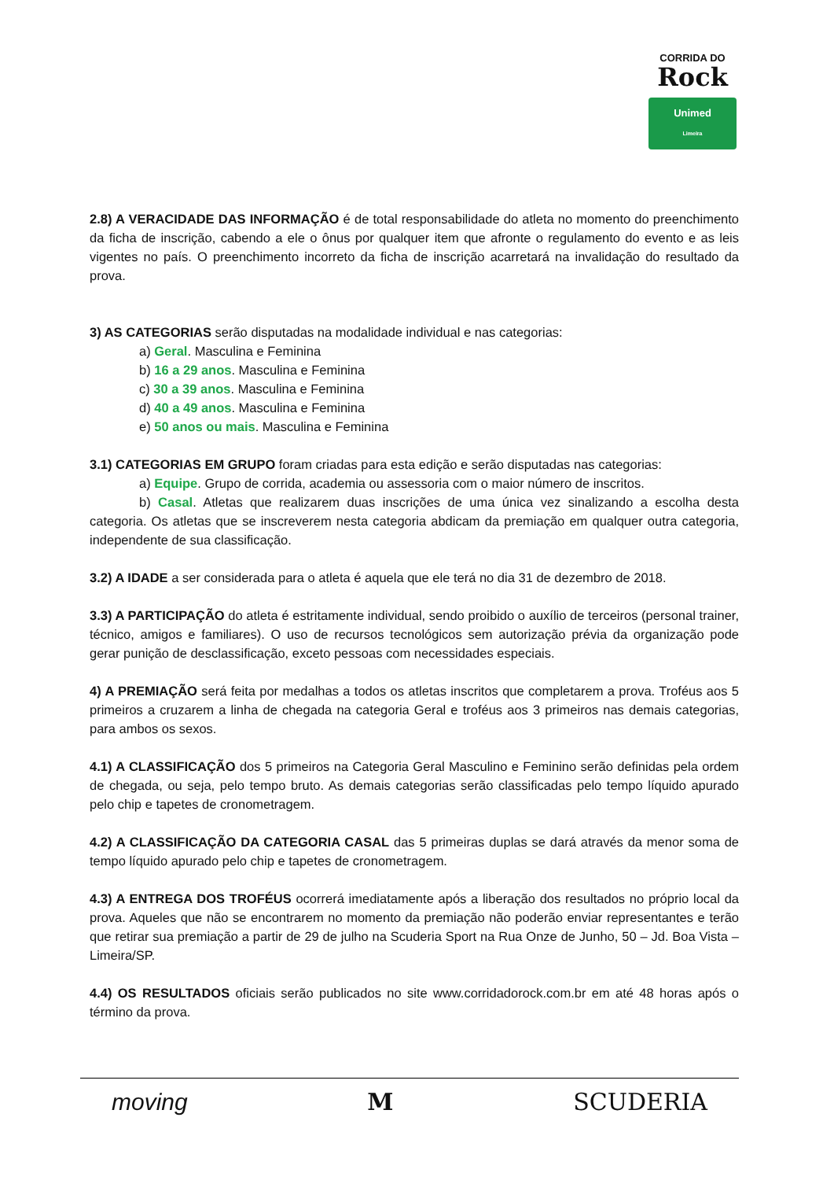CORRIDA DO
Rock
Unimed
Limeira
2.8) A VERACIDADE DAS INFORMAÇÃO é de total responsabilidade do atleta no momento do preenchimento da ficha de inscrição, cabendo a ele o ônus por qualquer item que afronte o regulamento do evento e as leis vigentes no país. O preenchimento incorreto da ficha de inscrição acarretará na invalidação do resultado da prova.
3) AS CATEGORIAS serão disputadas na modalidade individual e nas categorias:
a) Geral. Masculina e Feminina
b) 16 a 29 anos. Masculina e Feminina
c) 30 a 39 anos. Masculina e Feminina
d) 40 a 49 anos. Masculina e Feminina
e) 50 anos ou mais. Masculina e Feminina
3.1) CATEGORIAS EM GRUPO foram criadas para esta edição e serão disputadas nas categorias:
a) Equipe. Grupo de corrida, academia ou assessoria com o maior número de inscritos.
b) Casal. Atletas que realizarem duas inscrições de uma única vez sinalizando a escolha desta categoria. Os atletas que se inscreverem nesta categoria abdicam da premiação em qualquer outra categoria, independente de sua classificação.
3.2) A IDADE a ser considerada para o atleta é aquela que ele terá no dia 31 de dezembro de 2018.
3.3) A PARTICIPAÇÃO do atleta é estritamente individual, sendo proibido o auxílio de terceiros (personal trainer, técnico, amigos e familiares). O uso de recursos tecnológicos sem autorização prévia da organização pode gerar punição de desclassificação, exceto pessoas com necessidades especiais.
4) A PREMIAÇÃO será feita por medalhas a todos os atletas inscritos que completarem a prova. Troféus aos 5 primeiros a cruzarem a linha de chegada na categoria Geral e troféus aos 3 primeiros nas demais categorias, para ambos os sexos.
4.1) A CLASSIFICAÇÃO dos 5 primeiros na Categoria Geral Masculino e Feminino serão definidas pela ordem de chegada, ou seja, pelo tempo bruto. As demais categorias serão classificadas pelo tempo líquido apurado pelo chip e tapetes de cronometragem.
4.2) A CLASSIFICAÇÃO DA CATEGORIA CASAL das 5 primeiras duplas se dará através da menor soma de tempo líquido apurado pelo chip e tapetes de cronometragem.
4.3) A ENTREGA DOS TROFÉUS ocorrerá imediatamente após a liberação dos resultados no próprio local da prova. Aqueles que não se encontrarem no momento da premiação não poderão enviar representantes e terão que retirar sua premiação a partir de 29 de julho na Scuderia Sport na Rua Onze de Junho, 50 – Jd. Boa Vista – Limeira/SP.
4.4) OS RESULTADOS oficiais serão publicados no site www.corridadorock.com.br em até 48 horas após o término da prova.
moving M SCUDERIA